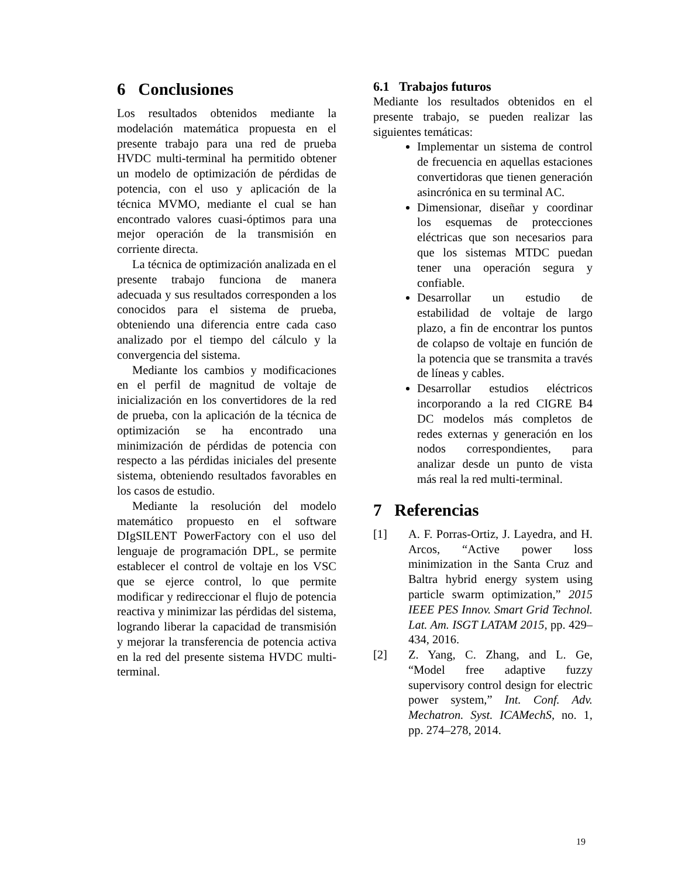6 Conclusiones
Los resultados obtenidos mediante la modelación matemática propuesta en el presente trabajo para una red de prueba HVDC multi-terminal ha permitido obtener un modelo de optimización de pérdidas de potencia, con el uso y aplicación de la técnica MVMO, mediante el cual se han encontrado valores cuasi-óptimos para una mejor operación de la transmisión en corriente directa.
La técnica de optimización analizada en el presente trabajo funciona de manera adecuada y sus resultados corresponden a los conocidos para el sistema de prueba, obteniendo una diferencia entre cada caso analizado por el tiempo del cálculo y la convergencia del sistema.
Mediante los cambios y modificaciones en el perfil de magnitud de voltaje de inicialización en los convertidores de la red de prueba, con la aplicación de la técnica de optimización se ha encontrado una minimización de pérdidas de potencia con respecto a las pérdidas iniciales del presente sistema, obteniendo resultados favorables en los casos de estudio.
Mediante la resolución del modelo matemático propuesto en el software DIgSILENT PowerFactory con el uso del lenguaje de programación DPL, se permite establecer el control de voltaje en los VSC que se ejerce control, lo que permite modificar y redireccionar el flujo de potencia reactiva y minimizar las pérdidas del sistema, logrando liberar la capacidad de transmisión y mejorar la transferencia de potencia activa en la red del presente sistema HVDC multi-terminal.
6.1 Trabajos futuros
Mediante los resultados obtenidos en el presente trabajo, se pueden realizar las siguientes temáticas:
Implementar un sistema de control de frecuencia en aquellas estaciones convertidoras que tienen generación asincrónica en su terminal AC.
Dimensionar, diseñar y coordinar los esquemas de protecciones eléctricas que son necesarios para que los sistemas MTDC puedan tener una operación segura y confiable.
Desarrollar un estudio de estabilidad de voltaje de largo plazo, a fin de encontrar los puntos de colapso de voltaje en función de la potencia que se transmita a través de líneas y cables.
Desarrollar estudios eléctricos incorporando a la red CIGRE B4 DC modelos más completos de redes externas y generación en los nodos correspondientes, para analizar desde un punto de vista más real la red multi-terminal.
7 Referencias
[1] A. F. Porras-Ortiz, J. Layedra, and H. Arcos, “Active power loss minimization in the Santa Cruz and Baltra hybrid energy system using particle swarm optimization,” 2015 IEEE PES Innov. Smart Grid Technol. Lat. Am. ISGT LATAM 2015, pp. 429–434, 2016.
[2] Z. Yang, C. Zhang, and L. Ge, “Model free adaptive fuzzy supervisory control design for electric power system,” Int. Conf. Adv. Mechatron. Syst. ICAMechS, no. 1, pp. 274–278, 2014.
19